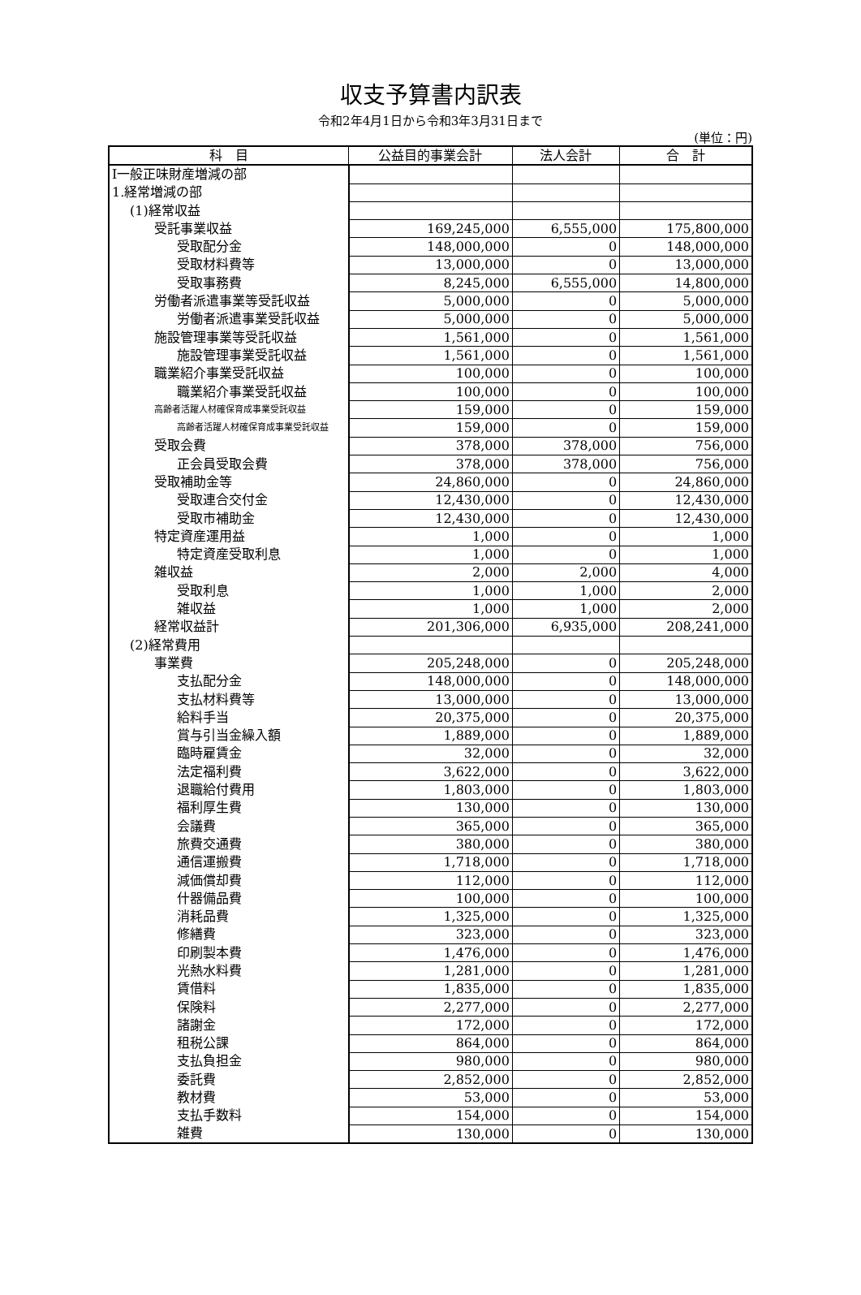収支予算書内訳表
令和2年4月1日から令和3年3月31日まで
(単位：円)
| 科 目 | 公益目的事業会計 | 法人会計 | 合 計 |
| --- | --- | --- | --- |
| Ⅰ一般正味財産増減の部 | | | |
| 1.経常増減の部 | | | |
| (1)経常収益 | | | |
| 受託事業収益 | 169,245,000 | 6,555,000 | 175,800,000 |
| 受取配分金 | 148,000,000 | 0 | 148,000,000 |
| 受取材料費等 | 13,000,000 | 0 | 13,000,000 |
| 受取事務費 | 8,245,000 | 6,555,000 | 14,800,000 |
| 労働者派遣事業等受託収益 | 5,000,000 | 0 | 5,000,000 |
| 労働者派遣事業受託収益 | 5,000,000 | 0 | 5,000,000 |
| 施設管理事業等受託収益 | 1,561,000 | 0 | 1,561,000 |
| 施設管理事業受託収益 | 1,561,000 | 0 | 1,561,000 |
| 職業紹介事業受託収益 | 100,000 | 0 | 100,000 |
| 職業紹介事業受託収益 | 100,000 | 0 | 100,000 |
| 高齢者活躍人材確保育成事業受託収益 | 159,000 | 0 | 159,000 |
| 高齢者活躍人材確保育成事業受託収益 | 159,000 | 0 | 159,000 |
| 受取会費 | 378,000 | 378,000 | 756,000 |
| 正会員受取会費 | 378,000 | 378,000 | 756,000 |
| 受取補助金等 | 24,860,000 | 0 | 24,860,000 |
| 受取連合交付金 | 12,430,000 | 0 | 12,430,000 |
| 受取市補助金 | 12,430,000 | 0 | 12,430,000 |
| 特定資産運用益 | 1,000 | 0 | 1,000 |
| 特定資産受取利息 | 1,000 | 0 | 1,000 |
| 雑収益 | 2,000 | 2,000 | 4,000 |
| 受取利息 | 1,000 | 1,000 | 2,000 |
| 雑収益 | 1,000 | 1,000 | 2,000 |
| 経常収益計 | 201,306,000 | 6,935,000 | 208,241,000 |
| (2)経常費用 | | | |
| 事業費 | 205,248,000 | 0 | 205,248,000 |
| 支払配分金 | 148,000,000 | 0 | 148,000,000 |
| 支払材料費等 | 13,000,000 | 0 | 13,000,000 |
| 給料手当 | 20,375,000 | 0 | 20,375,000 |
| 賞与引当金繰入額 | 1,889,000 | 0 | 1,889,000 |
| 臨時雇賃金 | 32,000 | 0 | 32,000 |
| 法定福利費 | 3,622,000 | 0 | 3,622,000 |
| 退職給付費用 | 1,803,000 | 0 | 1,803,000 |
| 福利厚生費 | 130,000 | 0 | 130,000 |
| 会議費 | 365,000 | 0 | 365,000 |
| 旅費交通費 | 380,000 | 0 | 380,000 |
| 通信運搬費 | 1,718,000 | 0 | 1,718,000 |
| 減価償却費 | 112,000 | 0 | 112,000 |
| 什器備品費 | 100,000 | 0 | 100,000 |
| 消耗品費 | 1,325,000 | 0 | 1,325,000 |
| 修繕費 | 323,000 | 0 | 323,000 |
| 印刷製本費 | 1,476,000 | 0 | 1,476,000 |
| 光熱水料費 | 1,281,000 | 0 | 1,281,000 |
| 賃借料 | 1,835,000 | 0 | 1,835,000 |
| 保険料 | 2,277,000 | 0 | 2,277,000 |
| 諸謝金 | 172,000 | 0 | 172,000 |
| 租税公課 | 864,000 | 0 | 864,000 |
| 支払負担金 | 980,000 | 0 | 980,000 |
| 委託費 | 2,852,000 | 0 | 2,852,000 |
| 教材費 | 53,000 | 0 | 53,000 |
| 支払手数料 | 154,000 | 0 | 154,000 |
| 雑費 | 130,000 | 0 | 130,000 |